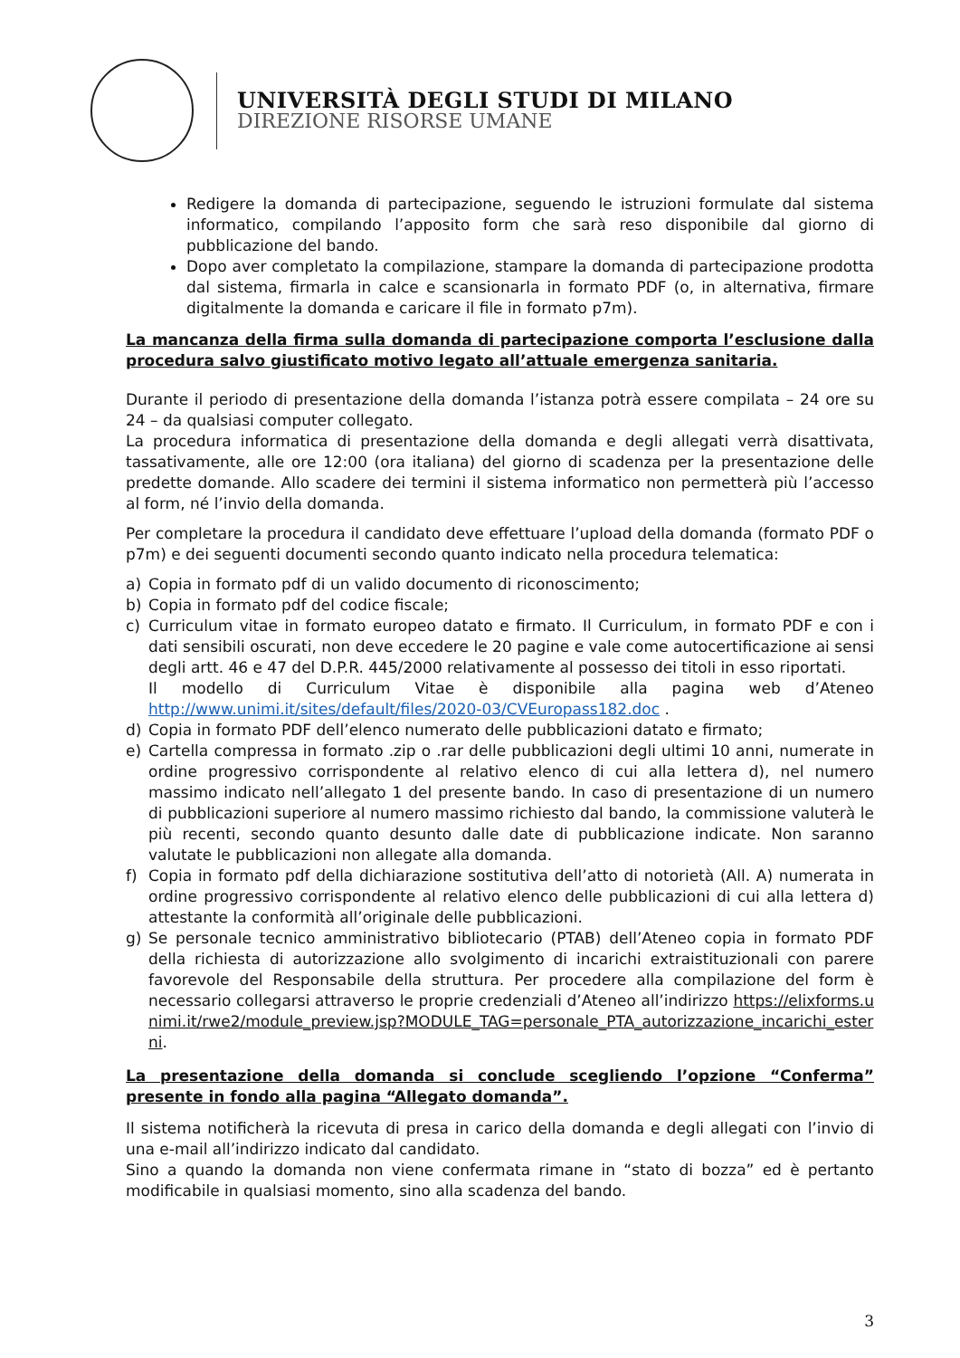UNIVERSITÀ DEGLI STUDI DI MILANO
DIREZIONE RISORSE UMANE
Redigere la domanda di partecipazione, seguendo le istruzioni formulate dal sistema informatico, compilando l’apposito form che sarà reso disponibile dal giorno di pubblicazione del bando.
Dopo aver completato la compilazione, stampare la domanda di partecipazione prodotta dal sistema, firmarla in calce e scansionarla in formato PDF (o, in alternativa, firmare digitalmente la domanda e caricare il file in formato p7m).
La mancanza della firma sulla domanda di partecipazione comporta l’esclusione dalla procedura salvo giustificato motivo legato all’attuale emergenza sanitaria.
Durante il periodo di presentazione della domanda l’istanza potrà essere compilata – 24 ore su 24 – da qualsiasi computer collegato.
La procedura informatica di presentazione della domanda e degli allegati verrà disattivata, tassativamente, alle ore 12:00 (ora italiana) del giorno di scadenza per la presentazione delle predette domande. Allo scadere dei termini il sistema informatico non permetterà più l’accesso al form, né l’invio della domanda.
Per completare la procedura il candidato deve effettuare l’upload della domanda (formato PDF o p7m) e dei seguenti documenti secondo quanto indicato nella procedura telematica:
a) Copia in formato pdf di un valido documento di riconoscimento;
b) Copia in formato pdf del codice fiscale;
c) Curriculum vitae in formato europeo datato e firmato. Il Curriculum, in formato PDF e con i dati sensibili oscurati, non deve eccedere le 20 pagine e vale come autocertificazione ai sensi degli artt. 46 e 47 del D.P.R. 445/2000 relativamente al possesso dei titoli in esso riportati.
Il modello di Curriculum Vitae è disponibile alla pagina web d’Ateneo http://www.unimi.it/sites/default/files/2020-03/CVEuropass182.doc .
d) Copia in formato PDF dell’elenco numerato delle pubblicazioni datato e firmato;
e) Cartella compressa in formato .zip o .rar delle pubblicazioni degli ultimi 10 anni, numerate in ordine progressivo corrispondente al relativo elenco di cui alla lettera d), nel numero massimo indicato nell’allegato 1 del presente bando. In caso di presentazione di un numero di pubblicazioni superiore al numero massimo richiesto dal bando, la commissione valuterà le più recenti, secondo quanto desunto dalle date di pubblicazione indicate. Non saranno valutate le pubblicazioni non allegate alla domanda.
f) Copia in formato pdf della dichiarazione sostitutiva dell’atto di notorietà (All. A) numerata in ordine progressivo corrispondente al relativo elenco delle pubblicazioni di cui alla lettera d) attestante la conformità all’originale delle pubblicazioni.
g) Se personale tecnico amministrativo bibliotecario (PTAB) dell’Ateneo copia in formato PDF della richiesta di autorizzazione allo svolgimento di incarichi extraistituzionali con parere favorevole del Responsabile della struttura. Per procedere alla compilazione del form è necessario collegarsi attraverso le proprie credenziali d’Ateneo all’indirizzo https://elixforms.unimi.it/rwe2/module_preview.jsp?MODULE_TAG=personale_PTA_autorizzazione_incarichi_esterni.
La presentazione della domanda si conclude scegliendo l’opzione “Conferma” presente in fondo alla pagina “Allegato domanda”.
Il sistema notificherà la ricevuta di presa in carico della domanda e degli allegati con l’invio di una e-mail all’indirizzo indicato dal candidato.
Sino a quando la domanda non viene confermata rimane in “stato di bozza” ed è pertanto modificabile in qualsiasi momento, sino alla scadenza del bando.
3